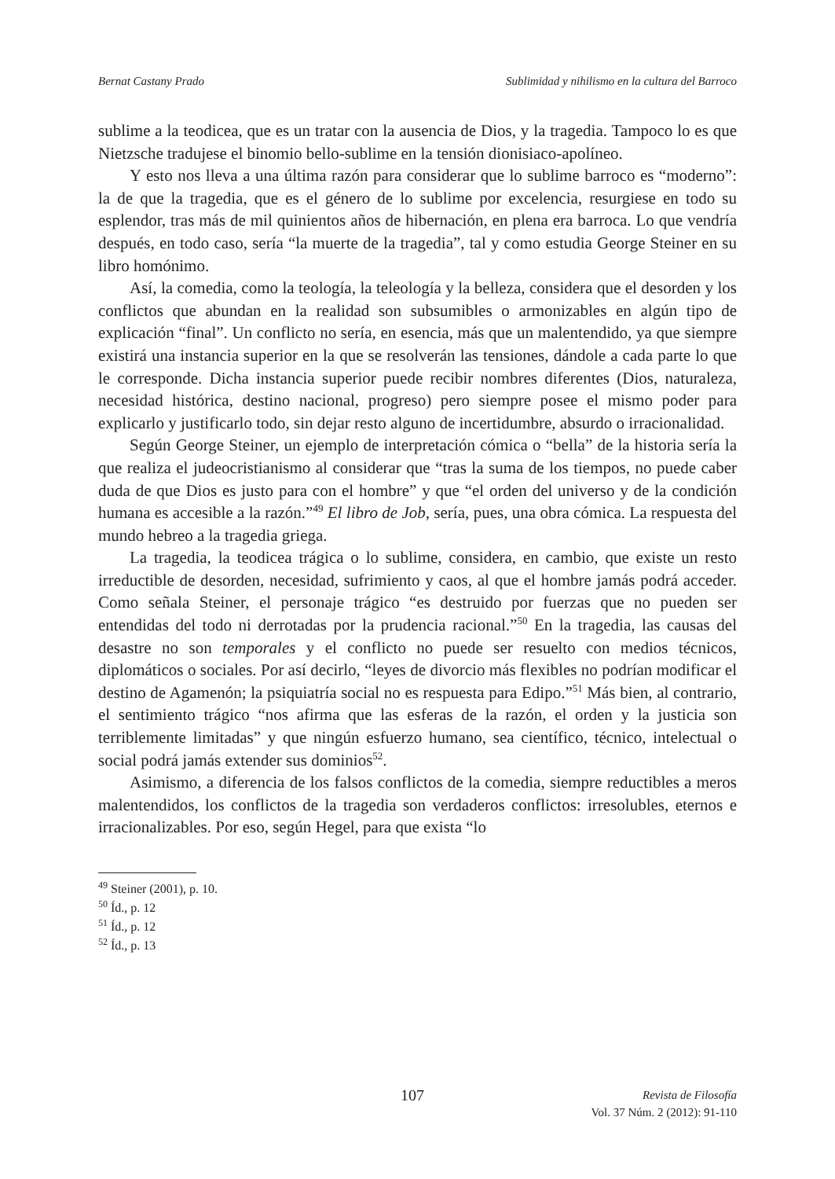Bernat Castany Prado Sublimidad y nihilismo en la cultura del Barroco
sublime a la teodicea, que es un tratar con la ausencia de Dios, y la tragedia. Tampoco lo es que Nietzsche tradujese el binomio bello-sublime en la tensión dionisiaco-apolíneo.
Y esto nos lleva a una última razón para considerar que lo sublime barroco es “moderno”: la de que la tragedia, que es el género de lo sublime por excelencia, resurgiese en todo su esplendor, tras más de mil quinientos años de hibernación, en plena era barroca. Lo que vendría después, en todo caso, sería “la muerte de la tragedia”, tal y como estudia George Steiner en su libro homónimo.
Así, la comedia, como la teología, la teleología y la belleza, considera que el desorden y los conflictos que abundan en la realidad son subsumibles o armonizables en algún tipo de explicación “final”. Un conflicto no sería, en esencia, más que un malentendido, ya que siempre existirá una instancia superior en la que se resolverán las tensiones, dándole a cada parte lo que le corresponde. Dicha instancia superior puede recibir nombres diferentes (Dios, naturaleza, necesidad histórica, destino nacional, progreso) pero siempre posee el mismo poder para explicarlo y justificarlo todo, sin dejar resto alguno de incertidumbre, absurdo o irracionalidad.
Según George Steiner, un ejemplo de interpretación cómica o “bella” de la historia sería la que realiza el judeocristianismo al considerar que “tras la suma de los tiempos, no puede caber duda de que Dios es justo para con el hombre” y que “el orden del universo y de la condición humana es accesible a la razón.”<sup>49</sup> El libro de Job, sería, pues, una obra cómica. La respuesta del mundo hebreo a la tragedia griega.
La tragedia, la teodicea trágica o lo sublime, considera, en cambio, que existe un resto irreductible de desorden, necesidad, sufrimiento y caos, al que el hombre jamás podrá acceder. Como señala Steiner, el personaje trágico “es destruido por fuerzas que no pueden ser entendidas del todo ni derrotadas por la prudencia racional.”<sup>50</sup> En la tragedia, las causas del desastre no son temporales y el conflicto no puede ser resuelto con medios técnicos, diplomáticos o sociales. Por así decirlo, “leyes de divorcio más flexibles no podrían modificar el destino de Agamenón; la psiquiatría social no es respuesta para Edipo.”<sup>51</sup> Más bien, al contrario, el sentimiento trágico “nos afirma que las esferas de la razón, el orden y la justicia son terriblemente limitadas” y que ningún esfuerzo humano, sea científico, técnico, intelectual o social podrá jamás extender sus dominios<sup>52</sup>.
Asimismo, a diferencia de los falsos conflictos de la comedia, siempre reductibles a meros malentendidos, los conflictos de la tragedia son verdaderos conflictos: irresolubles, eternos e irracionalizables. Por eso, según Hegel, para que exista “lo
<sup>49</sup> Steiner (2001), p. 10.
<sup>50</sup> Íd., p. 12
<sup>51</sup> Íd., p. 12
<sup>52</sup> Íd., p. 13
107
Revista de Filosofía
Vol. 37 Núm. 2 (2012): 91-110